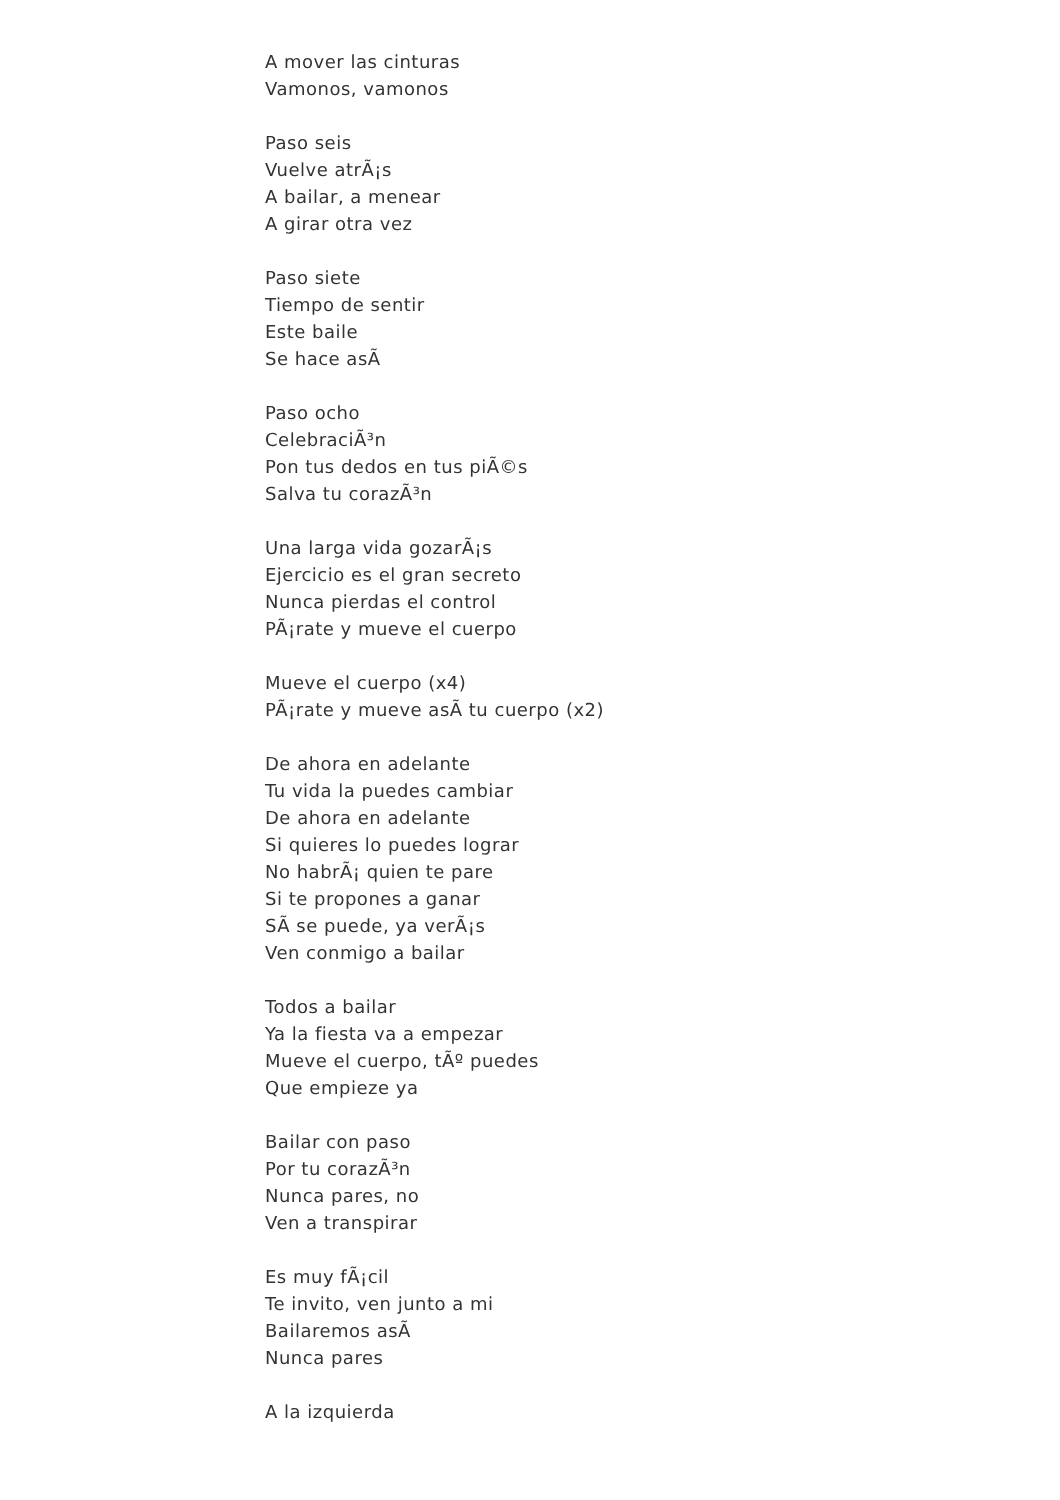A mover las cinturas
Vamonos, vamonos
Paso seis
Vuelve atrÃ¡s
A bailar, a menear
A girar otra vez
Paso siete
Tiempo de sentir
Este baile
Se hace asÃ
Paso ocho
CelebraciÃ³n
Pon tus dedos en tus piÃ©s
Salva tu corazÃ³n
Una larga vida gozarÃ¡s
Ejercicio es el gran secreto
Nunca pierdas el control
PÃ¡rate y mueve el cuerpo
Mueve el cuerpo (x4)
PÃ¡rate y mueve asÃ tu cuerpo (x2)
De ahora en adelante
Tu vida la puedes cambiar
De ahora en adelante
Si quieres lo puedes lograr
No habrÃ¡ quien te pare
Si te propones a ganar
SÃ se puede, ya verÃ¡s
Ven conmigo a bailar
Todos a bailar
Ya la fiesta va a empezar
Mueve el cuerpo, tÃº puedes
Que empieze ya
Bailar con paso
Por tu corazÃ³n
Nunca pares, no
Ven a transpirar
Es muy fÃ¡cil
Te invito, ven junto a mi
Bailaremos asÃ
Nunca pares
A la izquierda